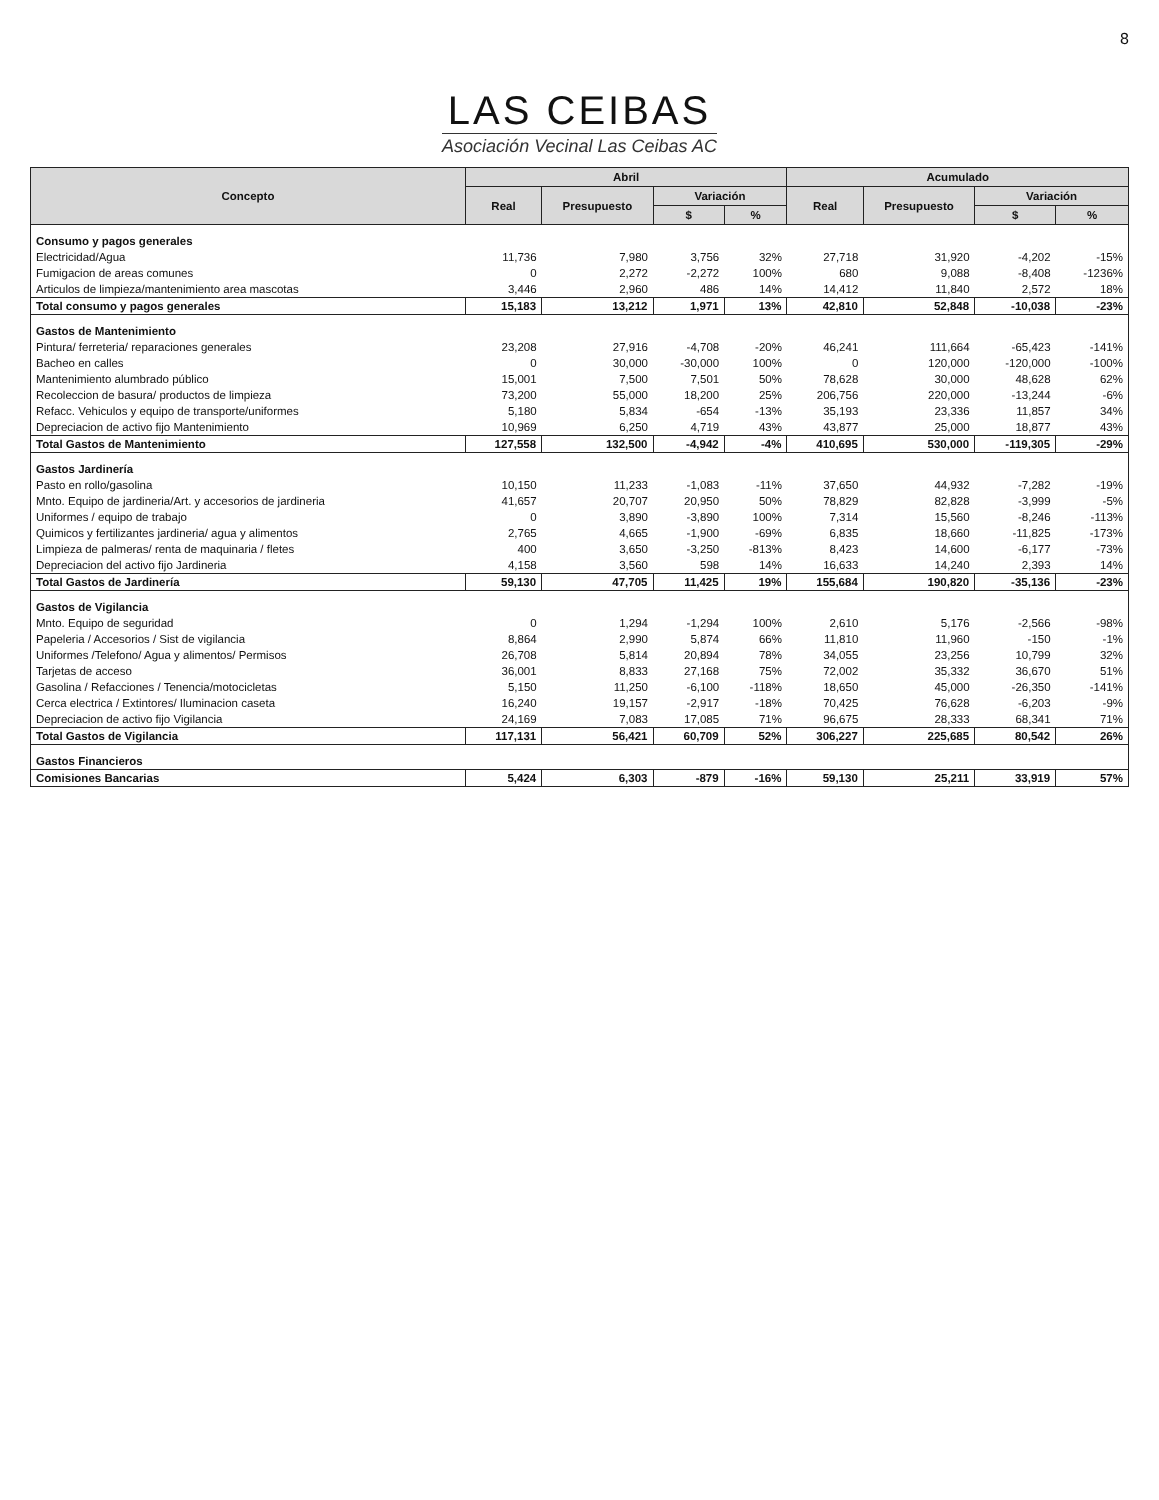8
LAS CEIBAS
Asociación Vecinal Las Ceibas AC
| Concepto | Abril | | | | Acumulado | | | |
| --- | --- | --- | --- | --- | --- | --- | --- | --- |
| | Real | Presupuesto | Variación | | Real | Presupuesto | Variación | |
| | | | $ | % | | | $ | % |
| Consumo y pagos generales | | | | | | | | |
| Electricidad/Agua | 11,736 | 7,980 | 3,756 | 32% | 27,718 | 31,920 | -4,202 | -15% |
| Fumigacion de areas comunes | 0 | 2,272 | -2,272 | 100% | 680 | 9,088 | -8,408 | -1236% |
| Articulos de limpieza/mantenimiento area mascotas | 3,446 | 2,960 | 486 | 14% | 14,412 | 11,840 | 2,572 | 18% |
| Total consumo y pagos generales | 15,183 | 13,212 | 1,971 | 13% | 42,810 | 52,848 | -10,038 | -23% |
| Gastos de Mantenimiento | | | | | | | | |
| Pintura/ ferreteria/ reparaciones generales | 23,208 | 27,916 | -4,708 | -20% | 46,241 | 111,664 | -65,423 | -141% |
| Bacheo en calles | 0 | 30,000 | -30,000 | 100% | 0 | 120,000 | -120,000 | -100% |
| Mantenimiento alumbrado público | 15,001 | 7,500 | 7,501 | 50% | 78,628 | 30,000 | 48,628 | 62% |
| Recoleccion de basura/ productos de limpieza | 73,200 | 55,000 | 18,200 | 25% | 206,756 | 220,000 | -13,244 | -6% |
| Refacc. Vehiculos y equipo de transporte/uniformes | 5,180 | 5,834 | -654 | -13% | 35,193 | 23,336 | 11,857 | 34% |
| Depreciacion de activo fijo Mantenimiento | 10,969 | 6,250 | 4,719 | 43% | 43,877 | 25,000 | 18,877 | 43% |
| Total Gastos de Mantenimiento | 127,558 | 132,500 | -4,942 | -4% | 410,695 | 530,000 | -119,305 | -29% |
| Gastos Jardinería | | | | | | | | |
| Pasto en rollo/gasolina | 10,150 | 11,233 | -1,083 | -11% | 37,650 | 44,932 | -7,282 | -19% |
| Mnto. Equipo de jardineria/Art. y accesorios de jardineria | 41,657 | 20,707 | 20,950 | 50% | 78,829 | 82,828 | -3,999 | -5% |
| Uniformes / equipo de trabajo | 0 | 3,890 | -3,890 | 100% | 7,314 | 15,560 | -8,246 | -113% |
| Quimicos y fertilizantes jardineria/ agua y alimentos | 2,765 | 4,665 | -1,900 | -69% | 6,835 | 18,660 | -11,825 | -173% |
| Limpieza de palmeras/ renta de maquinaria / fletes | 400 | 3,650 | -3,250 | -813% | 8,423 | 14,600 | -6,177 | -73% |
| Depreciacion del activo fijo Jardineria | 4,158 | 3,560 | 598 | 14% | 16,633 | 14,240 | 2,393 | 14% |
| Total Gastos de Jardinería | 59,130 | 47,705 | 11,425 | 19% | 155,684 | 190,820 | -35,136 | -23% |
| Gastos de Vigilancia | | | | | | | | |
| Mnto. Equipo de seguridad | 0 | 1,294 | -1,294 | 100% | 2,610 | 5,176 | -2,566 | -98% |
| Papeleria / Accesorios / Sist de vigilancia | 8,864 | 2,990 | 5,874 | 66% | 11,810 | 11,960 | -150 | -1% |
| Uniformes /Telefono/ Agua y alimentos/ Permisos | 26,708 | 5,814 | 20,894 | 78% | 34,055 | 23,256 | 10,799 | 32% |
| Tarjetas de acceso | 36,001 | 8,833 | 27,168 | 75% | 72,002 | 35,332 | 36,670 | 51% |
| Gasolina / Refacciones / Tenencia/motocicletas | 5,150 | 11,250 | -6,100 | -118% | 18,650 | 45,000 | -26,350 | -141% |
| Cerca electrica / Extintores/ Iluminacion caseta | 16,240 | 19,157 | -2,917 | -18% | 70,425 | 76,628 | -6,203 | -9% |
| Depreciacion de activo fijo Vigilancia | 24,169 | 7,083 | 17,085 | 71% | 96,675 | 28,333 | 68,341 | 71% |
| Total Gastos de Vigilancia | 117,131 | 56,421 | 60,709 | 52% | 306,227 | 225,685 | 80,542 | 26% |
| Gastos Financieros | | | | | | | | |
| Comisiones Bancarias | 5,424 | 6,303 | -879 | -16% | 59,130 | 25,211 | 33,919 | 57% |